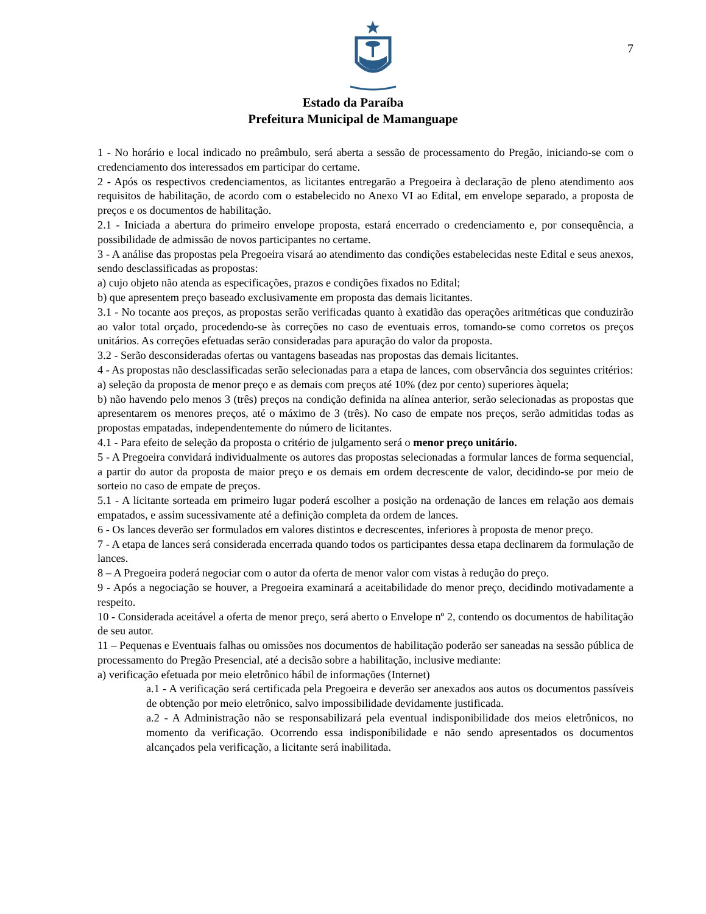7
Estado da Paraíba
Prefeitura Municipal de Mamanguape
1 - No horário e local indicado no preâmbulo, será aberta a sessão de processamento do Pregão, iniciando-se com o credenciamento dos interessados em participar do certame.
2 - Após os respectivos credenciamentos, as licitantes entregarão a Pregoeira à declaração de pleno atendimento aos requisitos de habilitação, de acordo com o estabelecido no Anexo VI ao Edital, em envelope separado, a proposta de preços e os documentos de habilitação.
2.1 - Iniciada a abertura do primeiro envelope proposta, estará encerrado o credenciamento e, por consequência, a possibilidade de admissão de novos participantes no certame.
3 - A análise das propostas pela Pregoeira visará ao atendimento das condições estabelecidas neste Edital e seus anexos, sendo desclassificadas as propostas:
a) cujo objeto não atenda as especificações, prazos e condições fixados no Edital;
b) que apresentem preço baseado exclusivamente em proposta das demais licitantes.
3.1 - No tocante aos preços, as propostas serão verificadas quanto à exatidão das operações aritméticas que conduzirão ao valor total orçado, procedendo-se às correções no caso de eventuais erros, tomando-se como corretos os preços unitários. As correções efetuadas serão consideradas para apuração do valor da proposta.
3.2 - Serão desconsideradas ofertas ou vantagens baseadas nas propostas das demais licitantes.
4 - As propostas não desclassificadas serão selecionadas para a etapa de lances, com observância dos seguintes critérios:
a) seleção da proposta de menor preço e as demais com preços até 10% (dez por cento) superiores àquela;
b) não havendo pelo menos 3 (três) preços na condição definida na alínea anterior, serão selecionadas as propostas que apresentarem os menores preços, até o máximo de 3 (três). No caso de empate nos preços, serão admitidas todas as propostas empatadas, independentemente do número de licitantes.
4.1 - Para efeito de seleção da proposta o critério de julgamento será o menor preço unitário.
5 - A Pregoeira convidará individualmente os autores das propostas selecionadas a formular lances de forma sequencial, a partir do autor da proposta de maior preço e os demais em ordem decrescente de valor, decidindo-se por meio de sorteio no caso de empate de preços.
5.1 - A licitante sorteada em primeiro lugar poderá escolher a posição na ordenação de lances em relação aos demais empatados, e assim sucessivamente até a definição completa da ordem de lances.
6 - Os lances deverão ser formulados em valores distintos e decrescentes, inferiores à proposta de menor preço.
7 - A etapa de lances será considerada encerrada quando todos os participantes dessa etapa declinarem da formulação de lances.
8 – A Pregoeira poderá negociar com o autor da oferta de menor valor com vistas à redução do preço.
9 - Após a negociação se houver, a Pregoeira examinará a aceitabilidade do menor preço, decidindo motivadamente a respeito.
10 - Considerada aceitável a oferta de menor preço, será aberto o Envelope nº 2, contendo os documentos de habilitação de seu autor.
11 – Pequenas e Eventuais falhas ou omissões nos documentos de habilitação poderão ser saneadas na sessão pública de processamento do Pregão Presencial, até a decisão sobre a habilitação, inclusive mediante:
a) verificação efetuada por meio eletrônico hábil de informações (Internet)
a.1 - A verificação será certificada pela Pregoeira e deverão ser anexados aos autos os documentos passíveis de obtenção por meio eletrônico, salvo impossibilidade devidamente justificada.
a.2 - A Administração não se responsabilizará pela eventual indisponibilidade dos meios eletrônicos, no momento da verificação. Ocorrendo essa indisponibilidade e não sendo apresentados os documentos alcançados pela verificação, a licitante será inabilitada.